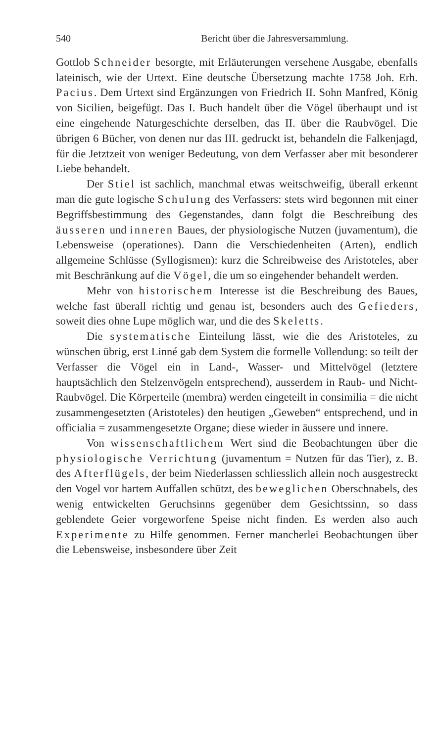540 Bericht über die Jahresversammlung.
Gottlob Schneider besorgte, mit Erläuterungen versehene Ausgabe, ebenfalls lateinisch, wie der Urtext. Eine deutsche Übersetzung machte 1758 Joh. Erh. Pacius. Dem Urtext sind Ergänzungen von Friedrich II. Sohn Manfred, König von Sicilien, beigefügt. Das I. Buch handelt über die Vögel überhaupt und ist eine eingehende Naturgeschichte derselben, das II. über die Raubvögel. Die übrigen 6 Bücher, von denen nur das III. gedruckt ist, behandeln die Falkenjagd, für die Jetztzeit von weniger Bedeutung, von dem Verfasser aber mit besonderer Liebe behandelt.
Der Stiel ist sachlich, manchmal etwas weitschweifig, überall erkennt man die gute logische Schulung des Verfassers: stets wird begonnen mit einer Begriffsbestimmung des Gegenstandes, dann folgt die Beschreibung des äusseren und inneren Baues, der physiologische Nutzen (juvamentum), die Lebensweise (operationes). Dann die Verschiedenheiten (Arten), endlich allgemeine Schlüsse (Syllogismen): kurz die Schreibweise des Aristoteles, aber mit Beschränkung auf die Vögel, die um so eingehender behandelt werden.
Mehr von historischem Interesse ist die Beschreibung des Baues, welche fast überall richtig und genau ist, besonders auch des Gefieders, soweit dies ohne Lupe möglich war, und die des Skeletts.
Die systematische Einteilung lässt, wie die des Aristoteles, zu wünschen übrig, erst Linné gab dem System die formelle Vollendung: so teilt der Verfasser die Vögel ein in Land-, Wasser- und Mittelvögel (letztere hauptsächlich den Stelzenvögeln entsprechend), ausserdem in Raub- und Nicht-Raubvögel. Die Körperteile (membra) werden eingeteilt in consimilia = die nicht zusammengesetzten (Aristoteles) den heutigen „Geweben“ entsprechend, und in officialia = zusammengesetzte Organe; diese wieder in äussere und innere.
Von wissenschaftlichem Wert sind die Beobachtungen über die physiologische Verrichtung (juvamentum = Nutzen für das Tier), z. B. des Afterflügels, der beim Niederlassen schliesslich allein noch ausgestreckt den Vogel vor hartem Auffallen schützt, des beweglichen Oberschnabels, des wenig entwickelten Geruchsinns gegenüber dem Gesichtssinn, so dass geblendete Geier vorgeworfene Speise nicht finden. Es werden also auch Experimente zu Hilfe genommen. Ferner mancherlei Beobachtungen über die Lebensweise, insbesondere über Zeit